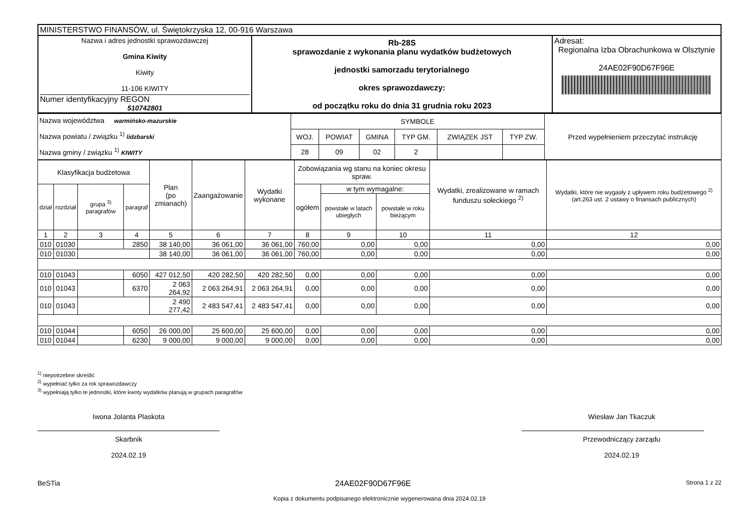| MINISTERSTWO FINANSÓW, ul. Świętokrzyska 12, 00-916 Warszawa | | |
| Nazwa i adres jednostki sprawozdawczej Gmina Kiwity Kiwity 11-106 KIWITY Numer identyfikacyjny REGON 510742801 | Rb-28S sprawozdanie z wykonania planu wydatków budżetowych jednostki samorzadu terytorialnego okres sprawozdawczy: od początku roku do dnia 31 grudnia roku 2023 | Adresat: Regionalna Izba Obrachunkowa w Olsztynie 24AE02F90D67F96E |
| Nazwa województwa warmińsko-mazurskie Nazwa powiatu / związku <sup>1)</sup> lidzbarski Nazwa gminy / związku <sup>1)</sup> KIWITY | SYMBOLE | | | | | | Przed wypełnieniem przeczytać instrukcję |
| | WOJ. | POWIAT | GMINA | TYP GM. | ZWIĄZEK JST | TYP ZW. | |
| | 28 | 09 | 02 | 2 | | | |
| Klasyfikacja budżetowa | | | | Plan (po zmianach) | Zaangażowanie | Wydatki wykonane | Zobowiązania wg stanu na koniec okresu spraw. | | | Wydatki, zrealizowane w ramach funduszu sołeckiego <sup>2)</sup> | Wydatki, które nie wygasły z upływem roku budżetowego <sup>2)</sup> (art.263 ust. 2 ustawy o finansach publicznych) |
| --- | --- | --- | --- | --- | --- | --- | --- | --- | --- | --- | --- |
| dział | rozdział | grupa <sup>3)</sup> paragrafów | paragraf | | | | ogółem | w tym wymagalne: | | | |
| | | | | | | | | powstałe w latach ubiegłych | powstałe w roku bieżącym | | |
| 1 | 2 | 3 | 4 | 5 | 6 | 7 | 8 | 9 | 10 | 11 | 12 |
| 010 | 01030 | | 2850 | 38 140,00 | 36 061,00 | 36 061,00 | 760,00 | 0,00 | 0,00 | 0,00 | 0,00 |
| 010 | 01030 | | | 38 140,00 | 36 061,00 | 36 061,00 | 760,00 | 0,00 | 0,00 | 0,00 | 0,00 |
| 010 | 01043 | | 6050 | 427 012,50 | 420 282,50 | 420 282,50 | 0,00 | 0,00 | 0,00 | 0,00 | 0,00 |
| 010 | 01043 | | 6370 | 2 063 264,92 | 2 063 264,91 | 2 063 264,91 | 0,00 | 0,00 | 0,00 | 0,00 | 0,00 |
| 010 | 01043 | | | 2 490 277,42 | 2 483 547,41 | 2 483 547,41 | 0,00 | 0,00 | 0,00 | 0,00 | 0,00 |
| 010 | 01044 | | 6050 | 26 000,00 | 25 600,00 | 25 600,00 | 0,00 | 0,00 | 0,00 | 0,00 | 0,00 |
| 010 | 01044 | | 6230 | 9 000,00 | 9 000,00 | 9 000,00 | 0,00 | 0,00 | 0,00 | 0,00 | 0,00 |
<sup>1)</sup> niepotrzebne skreślić
<sup>2)</sup> wypełniać tylko za rok sprawozdawczy
<sup>3)</sup> wypełniają tylko te jednostki, które kwoty wydatków planują w grupach paragrafów
Iwona Jolanta Plaskota
Skarbnik
2024.02.19
Wiesław Jan Tkaczuk
Przewodniczący zarządu
2024.02.19
BeSTia 24AE02F90D67F96E Strona 1 z 22
Kopia z dokumentu podpisanego elektronicznie wygenerowana dnia 2024.02.19